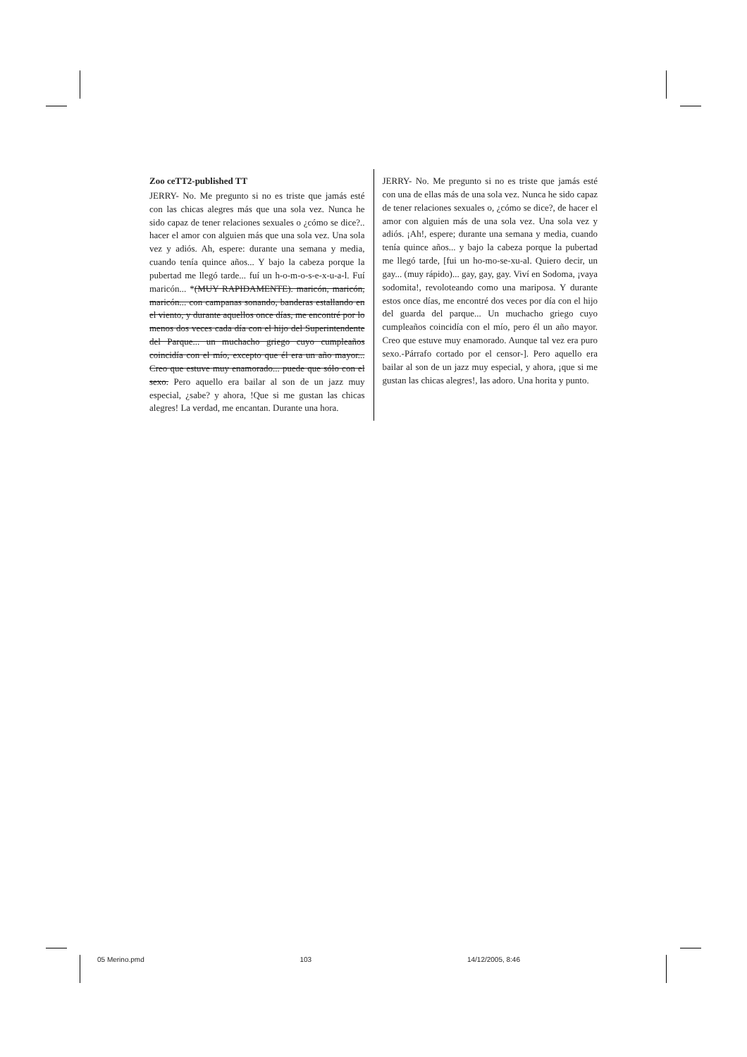| Zoo ceTT2-published TT JERRY- No. Me pregunto si no es triste que jamás esté con las chicas alegres más que una sola vez. Nunca he sido capaz de tener relaciones sexuales o ¿cómo se dice?.. hacer el amor con alguien más que una sola vez. Una sola vez y adiós. Ah, espere: durante una semana y media, cuando tenía quince años... Y bajo la cabeza porque la pubertad me llegó tarde... fuí un h-o-m-o-s-e-x-u-a-l. Fuí maricón... * (MUY RAPIDAMENTE). maricón, maricón, maricón... con campanas sonando, banderas estallando en el viento, y durante aquellos once días, me encontré por lo menos dos veces cada día con el hijo del Superintendente del Parque... un muchacho griego cuyo cumpleaños coincidía con el mío, excepto que él era un año mayor... Creo que estuve muy enamorado... puede que sólo con el sexo. Pero aquello era bailar al son de un jazz muy especial, ¿sabe? y ahora, !Que si me gustan las chicas alegres! La verdad, me encantan. Durante una hora. | JERRY- No. Me pregunto si no es triste que jamás esté con una de ellas más de una sola vez. Nunca he sido capaz de tener relaciones sexuales o, ¿cómo se dice?, de hacer el amor con alguien más de una sola vez. Una sola vez y adiós. ¡Ah!, espere; durante una semana y media, cuando tenía quince años... y bajo la cabeza porque la pubertad me llegó tarde, [fui un ho-mo-se-xu-al. Quiero decir, un gay... (muy rápido)... gay, gay, gay. Viví en Sodoma, ¡vaya sodomita!, revoloteando como una mariposa. Y durante estos once días, me encontré dos veces por día con el hijo del guarda del parque... Un muchacho griego cuyo cumpleaños coincidía con el mío, pero él un año mayor. Creo que estuve muy enamorado. Aunque tal vez era puro sexo.-Párrafo cortado por el censor-]. Pero aquello era bailar al son de un jazz muy especial, y ahora, ¡que si me gustan las chicas alegres!, las adoro. Una horita y punto. |
05 Merino.pmd 103 14/12/2005, 8:46